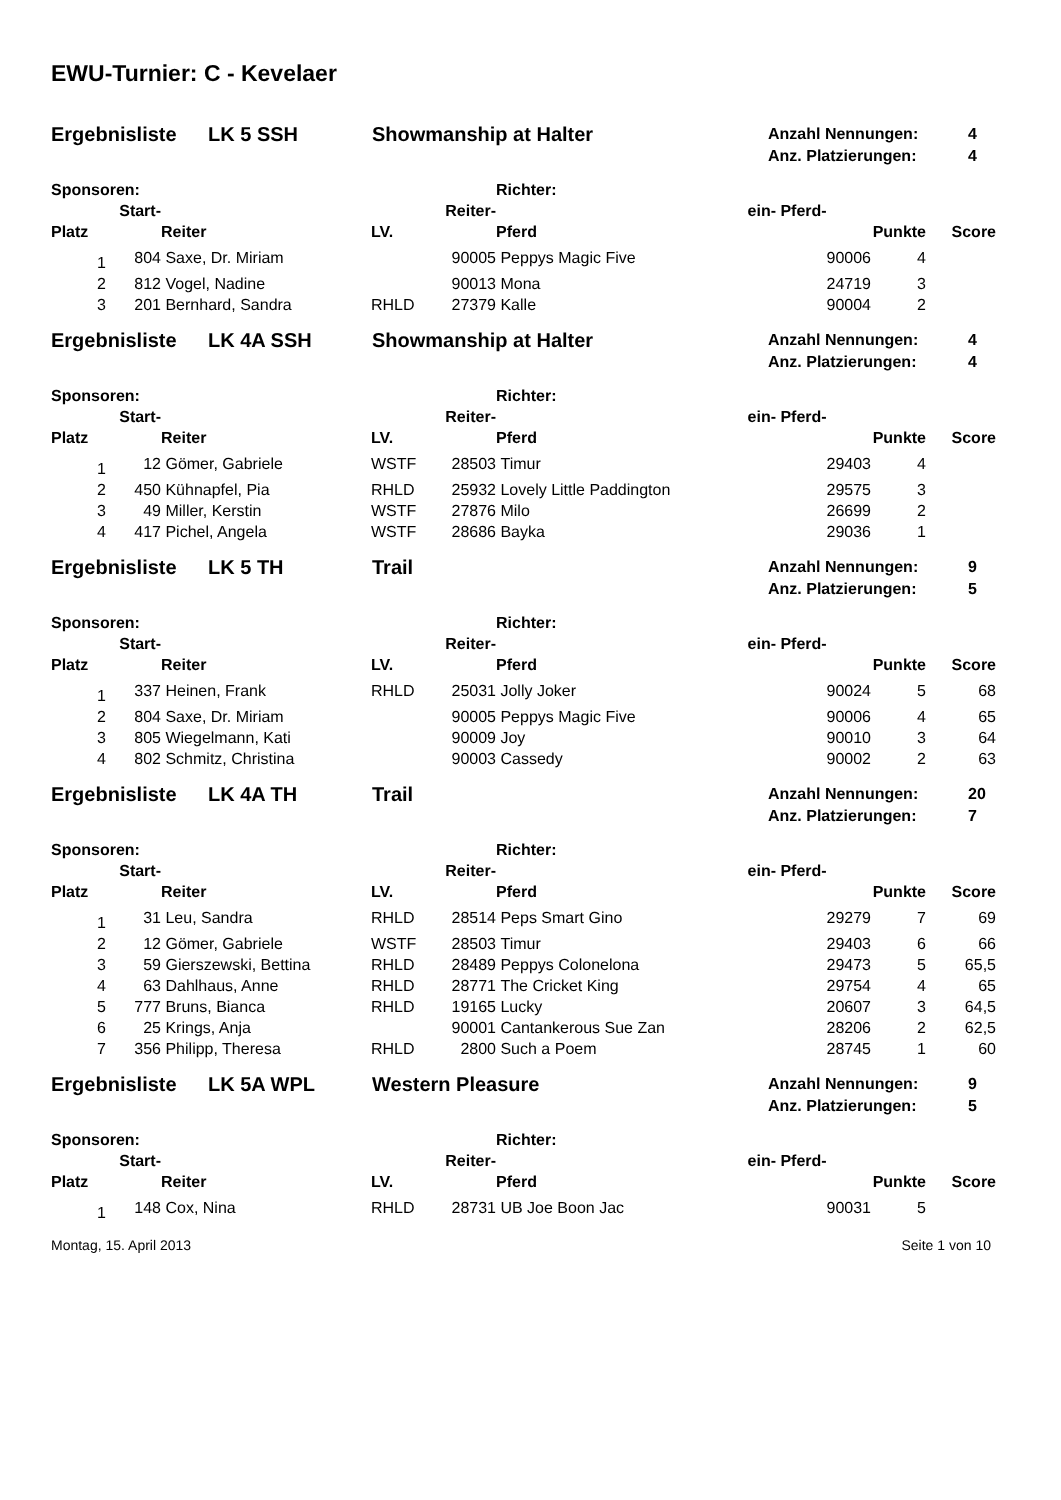EWU-Turnier: C - Kevelaer
Ergebnisliste LK 5 SSH Showmanship at Halter
Anzahl Nennungen: 4
Anz. Platzierungen: 4
| Sponsoren: | | | | | Richter: | | | |
| --- | --- | --- | --- | --- | --- | --- | --- | --- |
| | Start- | | | Reiter- | ein- | Pferd- | | |
| Platz | | Reiter | LV. | | Pferd | | Punkte | Score |
| 1 | 804 | Saxe, Dr. Miriam | | 90005 | Peppys Magic Five | 90006 | 4 | |
| 2 | 812 | Vogel, Nadine | | 90013 | Mona | 24719 | 3 | |
| 3 | 201 | Bernhard, Sandra | RHLD | 27379 | Kalle | 90004 | 2 | |
Ergebnisliste LK 4A SSH Showmanship at Halter
Anzahl Nennungen: 4
Anz. Platzierungen: 4
| Sponsoren: | | | | | Richter: | | | |
| --- | --- | --- | --- | --- | --- | --- | --- | --- |
| | Start- | | | Reiter- | ein- | Pferd- | | |
| Platz | | Reiter | LV. | | Pferd | | Punkte | Score |
| 1 | 12 | Gömer, Gabriele | WSTF | 28503 | Timur | 29403 | 4 | |
| 2 | 450 | Kühnapfel, Pia | RHLD | 25932 | Lovely Little Paddington | 29575 | 3 | |
| 3 | 49 | Miller, Kerstin | WSTF | 27876 | Milo | 26699 | 2 | |
| 4 | 417 | Pichel, Angela | WSTF | 28686 | Bayka | 29036 | 1 | |
Ergebnisliste LK 5 TH Trail
Anzahl Nennungen: 9
Anz. Platzierungen: 5
| Sponsoren: | | | | | Richter: | | | |
| --- | --- | --- | --- | --- | --- | --- | --- | --- |
| | Start- | | | Reiter- | ein- | Pferd- | | |
| Platz | | Reiter | LV. | | Pferd | | Punkte | Score |
| 1 | 337 | Heinen, Frank | RHLD | 25031 | Jolly Joker | 90024 | 5 | 68 |
| 2 | 804 | Saxe, Dr. Miriam | | 90005 | Peppys Magic Five | 90006 | 4 | 65 |
| 3 | 805 | Wiegelmann, Kati | | 90009 | Joy | 90010 | 3 | 64 |
| 4 | 802 | Schmitz, Christina | | 90003 | Cassedy | 90002 | 2 | 63 |
Ergebnisliste LK 4A TH Trail
Anzahl Nennungen: 20
Anz. Platzierungen: 7
| Sponsoren: | | | | | Richter: | | | |
| --- | --- | --- | --- | --- | --- | --- | --- | --- |
| | Start- | | | Reiter- | ein- | Pferd- | | |
| Platz | | Reiter | LV. | | Pferd | | Punkte | Score |
| 1 | 31 | Leu, Sandra | RHLD | 28514 | Peps Smart Gino | 29279 | 7 | 69 |
| 2 | 12 | Gömer, Gabriele | WSTF | 28503 | Timur | 29403 | 6 | 66 |
| 3 | 59 | Gierszewski, Bettina | RHLD | 28489 | Peppys Colonelona | 29473 | 5 | 65,5 |
| 4 | 63 | Dahlhaus, Anne | RHLD | 28771 | The Cricket King | 29754 | 4 | 65 |
| 5 | 777 | Bruns, Bianca | RHLD | 19165 | Lucky | 20607 | 3 | 64,5 |
| 6 | 25 | Krings, Anja | | 90001 | Cantankerous Sue Zan | 28206 | 2 | 62,5 |
| 7 | 356 | Philipp, Theresa | RHLD | 2800 | Such a Poem | 28745 | 1 | 60 |
Ergebnisliste LK 5A WPL Western Pleasure
Anzahl Nennungen: 9
Anz. Platzierungen: 5
| Sponsoren: | | | | | Richter: | | | |
| --- | --- | --- | --- | --- | --- | --- | --- | --- |
| | Start- | | | Reiter- | ein- | Pferd- | | |
| Platz | | Reiter | LV. | | Pferd | | Punkte | Score |
| 1 | 148 | Cox, Nina | RHLD | 28731 | UB Joe Boon Jac | 90031 | 5 | |
Montag, 15. April 2013 Seite 1 von 10